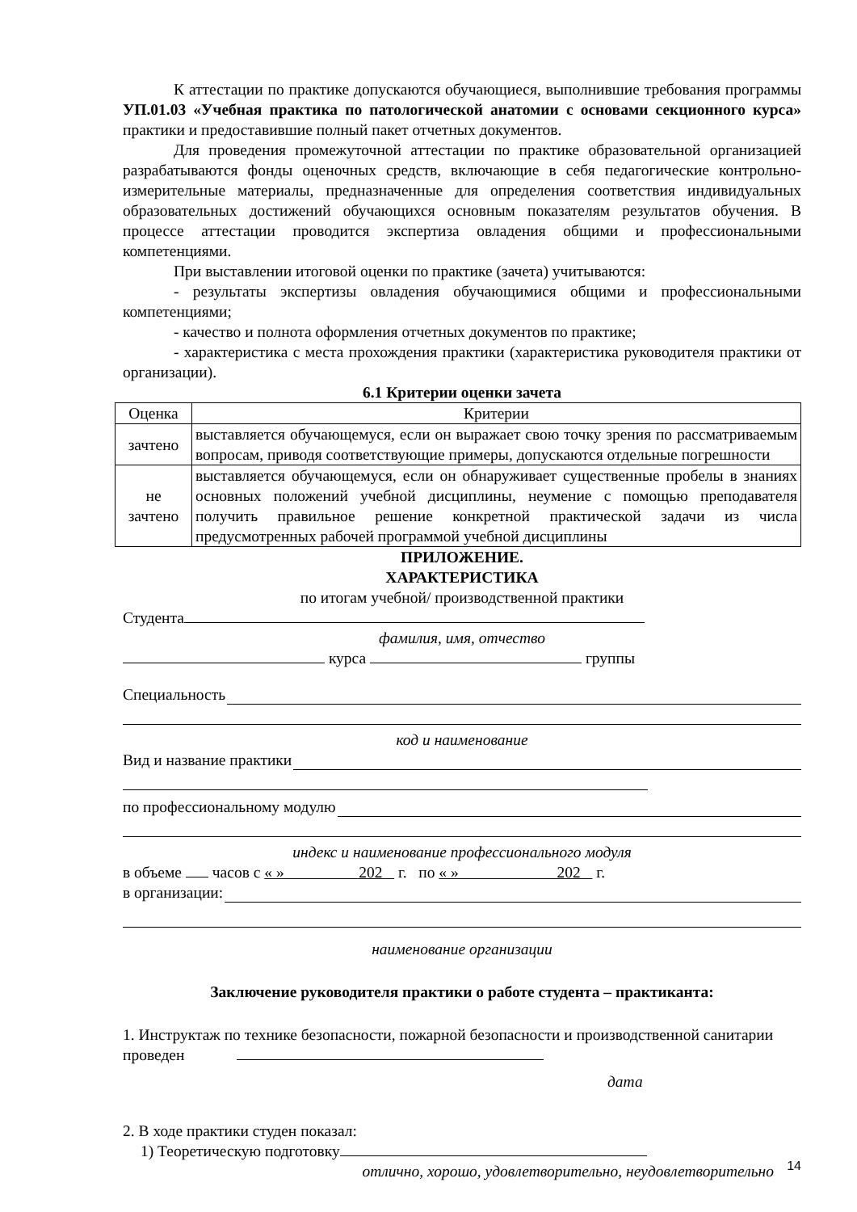К аттестации по практике допускаются обучающиеся, выполнившие требования программы УП.01.03 «Учебная практика по патологической анатомии с основами секционного курса» практики и предоставившие полный пакет отчетных документов.
Для проведения промежуточной аттестации по практике образовательной организацией разрабатываются фонды оценочных средств, включающие в себя педагогические контрольно-измерительные материалы, предназначенные для определения соответствия индивидуальных образовательных достижений обучающихся основным показателям результатов обучения. В процессе аттестации проводится экспертиза овладения общими и профессиональными компетенциями.
При выставлении итоговой оценки по практике (зачета) учитываются:
- результаты экспертизы овладения обучающимися общими и профессиональными компетенциями;
- качество и полнота оформления отчетных документов по практике;
- характеристика с места прохождения практики (характеристика руководителя практики от организации).
6.1 Критерии оценки зачета
| Оценка | Критерии |
| зачтено | выставляется обучающемуся, если он выражает свою точку зрения по рассматриваемым вопросам, приводя соответствующие примеры, допускаются отдельные погрешности |
| не зачтено | выставляется обучающемуся, если он обнаруживает существенные пробелы в знаниях основных положений учебной дисциплины, неумение с помощью преподавателя получить правильное решение конкретной практической задачи из числа предусмотренных рабочей программой учебной дисциплины |
ПРИЛОЖЕНИЕ.
ХАРАКТЕРИСТИКА
по итогам учебной/ производственной практики
Студента
фамилия, имя, отчество
курса группы
Специальность
код и наименование
Вид и название практики
по профессиональному модулю
индекс и наименование профессионального модуля
в объеме часов с « » 202 г. по « » 202 г.
в организации:
наименование организации
Заключение руководителя практики о работе студента – практиканта:
1. Инструктаж по технике безопасности, пожарной безопасности и производственной санитарии
проведен
дата
2. В ходе практики студен показал:
1) Теоретическую подготовку
отлично, хорошо, удовлетворительно, неудовлетворительно
14